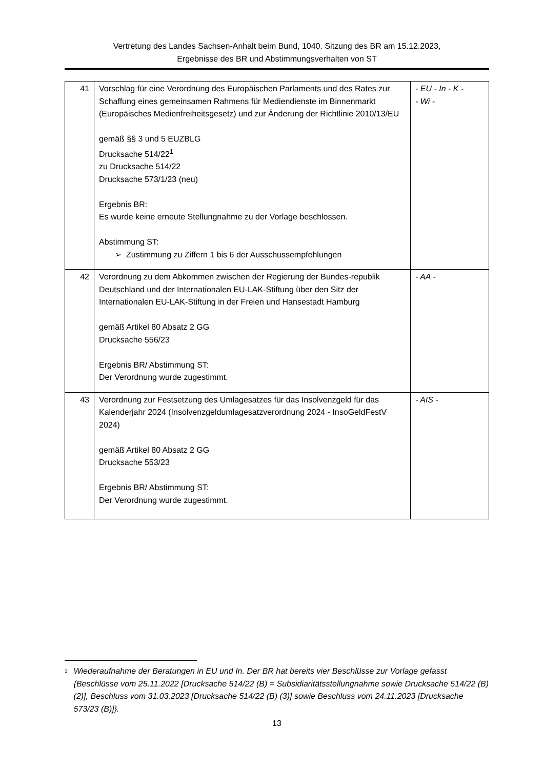Vertretung des Landes Sachsen-Anhalt beim Bund, 1040. Sitzung des BR am 15.12.2023,
Ergebnisse des BR und Abstimmungsverhalten von ST
| 41 | Vorschlag für eine Verordnung des Europäischen Parlaments und des Rates zur Schaffung eines gemeinsamen Rahmens für Mediendienste im Binnenmarkt (Europäisches Medienfreiheitsgesetz) und zur Änderung der Richtlinie 2010/13/EU gemäß §§ 3 und 5 EUZBLG Drucksache 514/22<sup>1</sup> zu Drucksache 514/22 Drucksache 573/1/23 (neu) Ergebnis BR: Es wurde keine erneute Stellungnahme zu der Vorlage beschlossen. Abstimmung ST: ➢ Zustimmung zu Ziffern 1 bis 6 der Ausschussempfehlungen | - EU - In - K - - Wi - |
| 42 | Verordnung zu dem Abkommen zwischen der Regierung der Bundes-republik Deutschland und der Internationalen EU-LAK-Stiftung über den Sitz der Internationalen EU-LAK-Stiftung in der Freien und Hansestadt Hamburg gemäß Artikel 80 Absatz 2 GG Drucksache 556/23 Ergebnis BR/ Abstimmung ST: Der Verordnung wurde zugestimmt. | - AA - |
| 43 | Verordnung zur Festsetzung des Umlagesatzes für das Insolvenzgeld für das Kalenderjahr 2024 (Insolvenzgeldumlagesatzverordnung 2024 - InsoGeldFestV 2024) gemäß Artikel 80 Absatz 2 GG Drucksache 553/23 Ergebnis BR/ Abstimmung ST: Der Verordnung wurde zugestimmt. | - AIS - |
<sup>1</sup>
Wiederaufnahme der Beratungen in EU und In. Der BR hat bereits vier Beschlüsse zur Vorlage gefasst {Beschlüsse vom 25.11.2022 [Drucksache 514/22 (B) = Subsidiaritätsstellungnahme sowie Drucksache 514/22 (B) (2)], Beschluss vom 31.03.2023 [Drucksache 514/22 (B) (3)] sowie Beschluss vom 24.11.2023 [Drucksache 573/23 (B)]}.
13